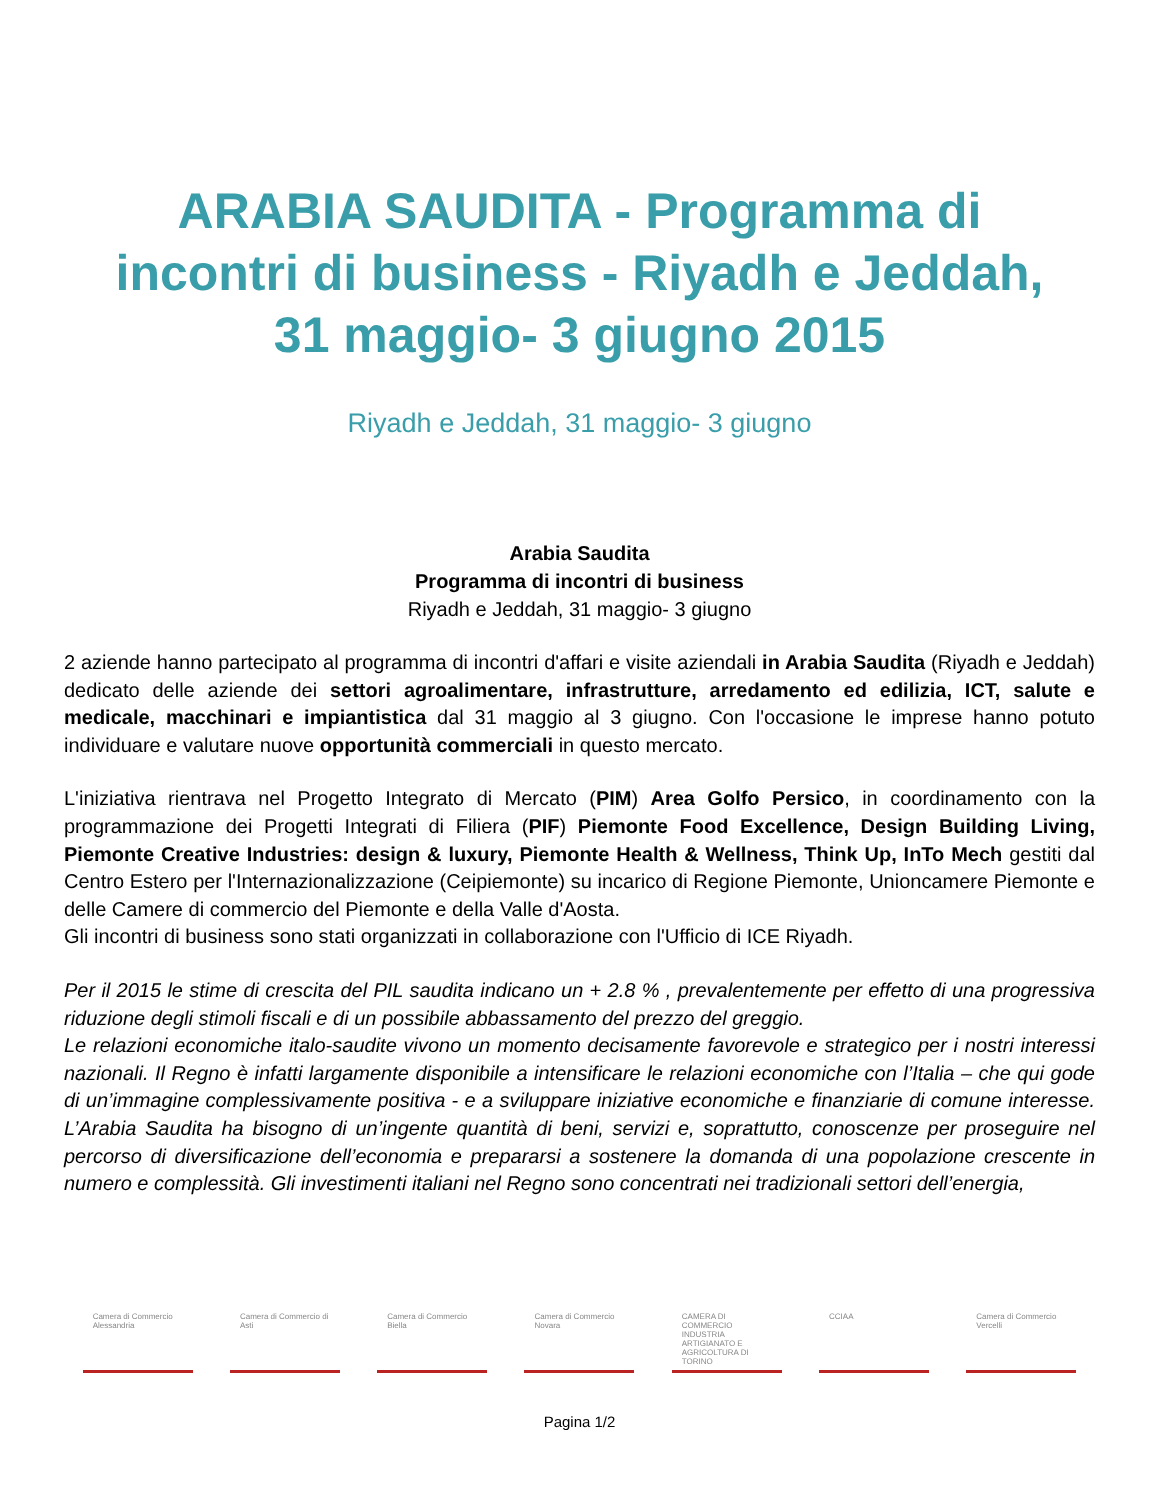ARABIA SAUDITA - Programma di incontri di business - Riyadh e Jeddah, 31 maggio- 3 giugno 2015
Riyadh e Jeddah, 31 maggio- 3 giugno
Arabia Saudita
Programma di incontri di business
Riyadh e Jeddah, 31 maggio- 3 giugno
2 aziende hanno partecipato al programma di incontri d'affari e visite aziendali in Arabia Saudita (Riyadh e Jeddah) dedicato delle aziende dei settori agroalimentare, infrastrutture, arredamento ed edilizia, ICT, salute e medicale, macchinari e impiantistica dal 31 maggio al 3 giugno. Con l'occasione le imprese hanno potuto individuare e valutare nuove opportunità commerciali in questo mercato.
L'iniziativa rientrava nel Progetto Integrato di Mercato (PIM) Area Golfo Persico, in coordinamento con la programmazione dei Progetti Integrati di Filiera (PIF) Piemonte Food Excellence, Design Building Living, Piemonte Creative Industries: design & luxury, Piemonte Health & Wellness, Think Up, InTo Mech gestiti dal Centro Estero per l'Internazionalizzazione (Ceipiemonte) su incarico di Regione Piemonte, Unioncamere Piemonte e delle Camere di commercio del Piemonte e della Valle d'Aosta.
Gli incontri di business sono stati organizzati in collaborazione con l'Ufficio di ICE Riyadh.
Per il 2015 le stime di crescita del PIL saudita indicano un + 2.8 % , prevalentemente per effetto di una progressiva riduzione degli stimoli fiscali e di un possibile abbassamento del prezzo del greggio.
Le relazioni economiche italo-saudite vivono un momento decisamente favorevole e strategico per i nostri interessi nazionali. Il Regno è infatti largamente disponibile a intensificare le relazioni economiche con l’Italia – che qui gode di un’immagine complessivamente positiva - e a sviluppare iniziative economiche e finanziarie di comune interesse. L’Arabia Saudita ha bisogno di un’ingente quantità di beni, servizi e, soprattutto, conoscenze per proseguire nel percorso di diversificazione dell’economia e prepararsi a sostenere la domanda di una popolazione crescente in numero e complessità. Gli investimenti italiani nel Regno sono concentrati nei tradizionali settori dell’energia,
Camera di Commercio Alessandria
Camera di Commercio di Asti
Camera di Commercio Biella
Camera di Commercio Novara
CAMERA DI COMMERCIO INDUSTRIA ARTIGIANATO E AGRICOLTURA DI TORINO
CCIAA Camera di Commercio Vercelli
Pagina 1/2